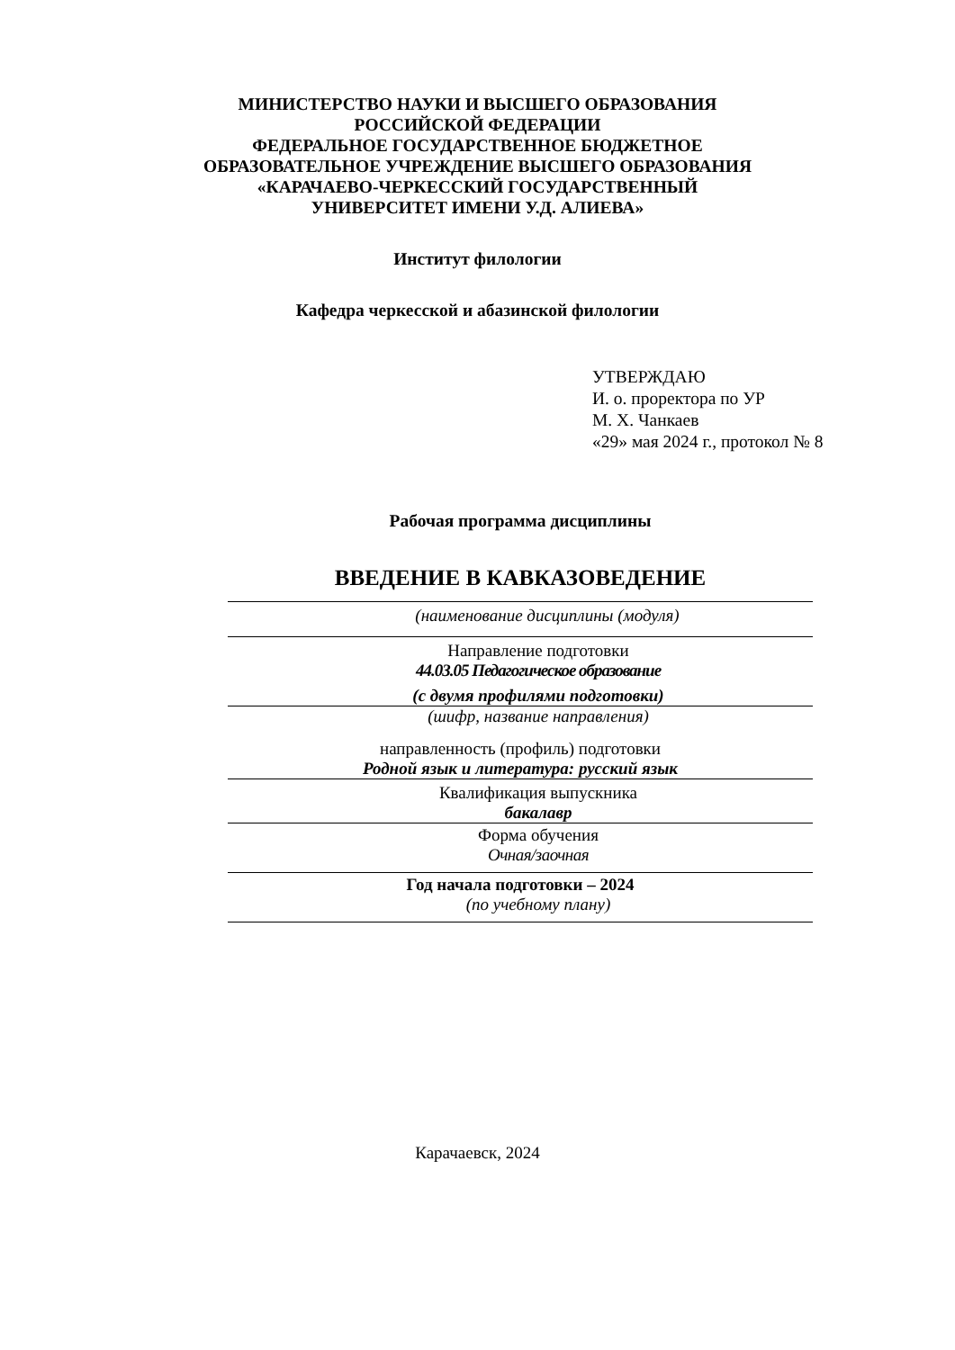МИНИСТЕРСТВО НАУКИ И ВЫСШЕГО ОБРАЗОВАНИЯ
РОССИЙСКОЙ ФЕДЕРАЦИИ
ФЕДЕРАЛЬНОЕ ГОСУДАРСТВЕННОЕ БЮДЖЕТНОЕ
ОБРАЗОВАТЕЛЬНОЕ УЧРЕЖДЕНИЕ ВЫСШЕГО ОБРАЗОВАНИЯ
«КАРАЧАЕВО-ЧЕРКЕССКИЙ ГОСУДАРСТВЕННЫЙ
УНИВЕРСИТЕТ ИМЕНИ У.Д. АЛИЕВА»
Институт филологии
Кафедра черкесской и абазинской филологии
УТВЕРЖДАЮ
И. о. проректора по УР
М. Х. Чанкаев
«29» мая 2024 г., протокол № 8
Рабочая программа дисциплины
ВВЕДЕНИЕ В КАВКАЗОВЕДЕНИЕ
(наименование дисциплины (модуля)
Направление подготовки
44.03.05 Педагогическое образование
(с двумя профилями подготовки)
(шифр, название направления)
направленность (профиль) подготовки
Родной язык и литература: русский язык
Квалификация выпускника
бакалавр
Форма обучения
Очная/заочная
Год начала подготовки – 2024
(по учебному плану)
Карачаевск, 2024